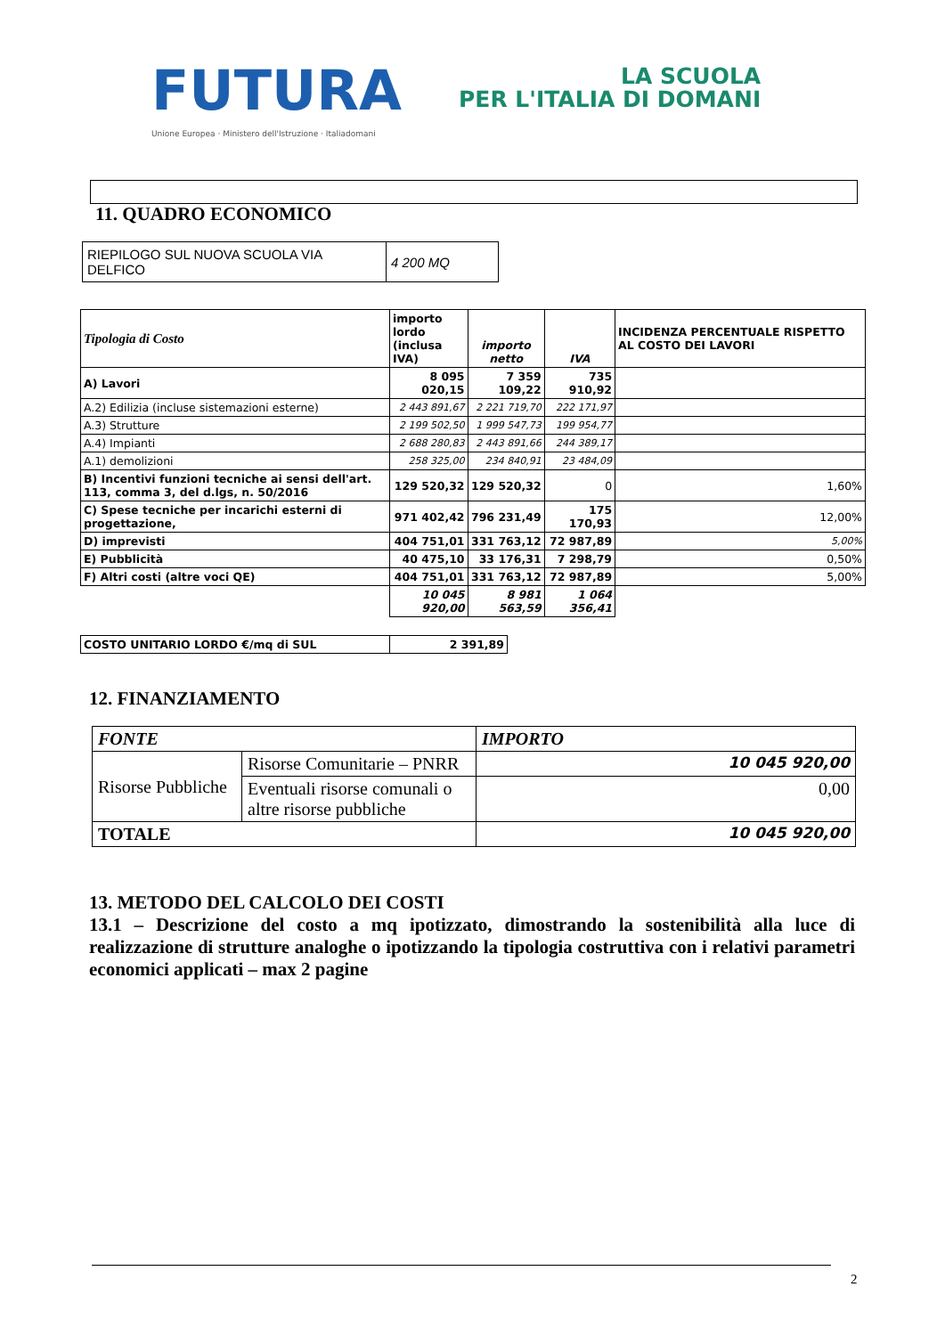FUTURA
LA SCUOLA
PER L'ITALIA DI DOMANI
Unione Europea · Ministero dell'Istruzione · Italiadomani
11. QUADRO ECONOMICO
| RIEPILOGO SUL NUOVA SCUOLA VIA DELFICO | 4 200 MQ |
| Tipologia di Costo | importo lordo (inclusa IVA) | importo netto | IVA | INCIDENZA PERCENTUALE RISPETTO AL COSTO DEI LAVORI |
| --- | --- | --- | --- | --- |
| A) Lavori | 8 095 020,15 | 7 359 109,22 | 735 910,92 | |
| A.2) Edilizia (incluse sistemazioni esterne) | 2 443 891,67 | 2 221 719,70 | 222 171,97 | |
| A.3) Strutture | 2 199 502,50 | 1 999 547,73 | 199 954,77 | |
| A.4) Impianti | 2 688 280,83 | 2 443 891,66 | 244 389,17 | |
| A.1) demolizioni | 258 325,00 | 234 840,91 | 23 484,09 | |
| B) Incentivi funzioni tecniche ai sensi dell'art. 113, comma 3, del d.lgs, n. 50/2016 | 129 520,32 | 129 520,32 | 0 | 1,60% |
| C) Spese tecniche per incarichi esterni di progettazione, | 971 402,42 | 796 231,49 | 175 170,93 | 12,00% |
| D) imprevisti | 404 751,01 | 331 763,12 | 72 987,89 | 5,00% |
| E) Pubblicità | 40 475,10 | 33 176,31 | 7 298,79 | 0,50% |
| F) Altri costi (altre voci QE) | 404 751,01 | 331 763,12 | 72 987,89 | 5,00% |
| | 10 045 920,00 | 8 981 563,59 | 1 064 356,41 | |
| COSTO UNITARIO LORDO €/mq di SUL | 2 391,89 |
12. FINANZIAMENTO
| FONTE | | IMPORTO |
| Risorse Pubbliche | Risorse Comunitarie – PNRR | 10 045 920,00 |
| | Eventuali risorse comunali o altre risorse pubbliche | 0,00 |
| TOTALE | | 10 045 920,00 |
13. METODO DEL CALCOLO DEI COSTI
13.1 – Descrizione del costo a mq ipotizzato, dimostrando la sostenibilità alla luce di realizzazione di strutture analoghe o ipotizzando la tipologia costruttiva con i relativi parametri economici applicati – max 2 pagine
2